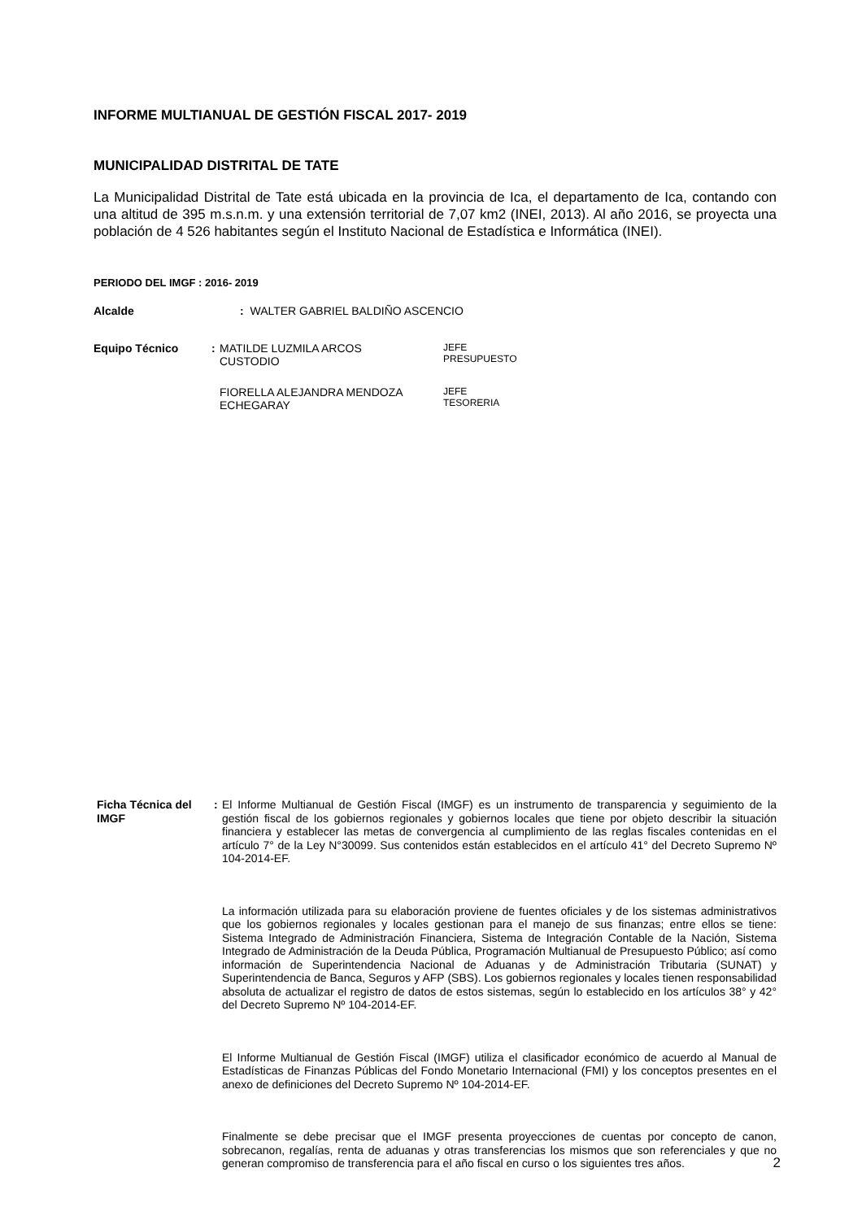INFORME MULTIANUAL DE GESTIÓN FISCAL 2017- 2019
MUNICIPALIDAD DISTRITAL DE TATE
La Municipalidad Distrital de Tate está ubicada en la provincia de Ica, el departamento de Ica, contando con una altitud de 395 m.s.n.m. y una extensión territorial de 7,07 km2 (INEI, 2013). Al año 2016, se proyecta una población de 4 526 habitantes según el Instituto Nacional de Estadística e Informática (INEI).
PERIODO DEL IMGF : 2016- 2019
Alcalde : WALTER GABRIEL BALDIÑO ASCENCIO
Equipo Técnico : MATILDE LUZMILA ARCOS
CUSTODIO
JEFE
PRESUPUESTO
FIORELLA ALEJANDRA MENDOZA
ECHEGARAY
JEFE
TESORERIA
Ficha Técnica del
IMGF
: El Informe Multianual de Gestión Fiscal (IMGF) es un instrumento de transparencia y seguimiento de la gestión fiscal de los gobiernos regionales y gobiernos locales que tiene por objeto describir la situación financiera y establecer las metas de convergencia al cumplimiento de las reglas fiscales contenidas en el artículo 7° de la Ley N°30099. Sus contenidos están establecidos en el artículo 41° del Decreto Supremo Nº 104-2014-EF.
La información utilizada para su elaboración proviene de fuentes oficiales y de los sistemas administrativos que los gobiernos regionales y locales gestionan para el manejo de sus finanzas; entre ellos se tiene: Sistema Integrado de Administración Financiera, Sistema de Integración Contable de la Nación, Sistema Integrado de Administración de la Deuda Pública, Programación Multianual de Presupuesto Público; así como información de Superintendencia Nacional de Aduanas y de Administración Tributaria (SUNAT) y Superintendencia de Banca, Seguros y AFP (SBS). Los gobiernos regionales y locales tienen responsabilidad absoluta de actualizar el registro de datos de estos sistemas, según lo establecido en los artículos 38° y 42° del Decreto Supremo Nº 104-2014-EF.
El Informe Multianual de Gestión Fiscal (IMGF) utiliza el clasificador económico de acuerdo al Manual de Estadísticas de Finanzas Públicas del Fondo Monetario Internacional (FMI) y los conceptos presentes en el anexo de definiciones del Decreto Supremo Nº 104-2014-EF.
Finalmente se debe precisar que el IMGF presenta proyecciones de cuentas por concepto de canon, sobrecanon, regalías, renta de aduanas y otras transferencias los mismos que son referenciales y que no generan compromiso de transferencia para el año fiscal en curso o los siguientes tres años.
2